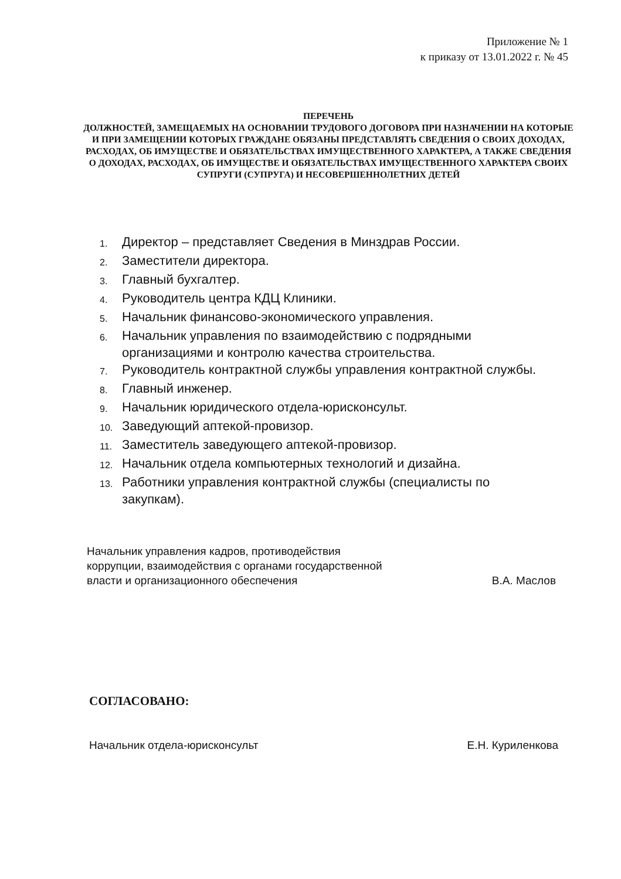Приложение № 1
к приказу от 13.01.2022 г. № 45
ПЕРЕЧЕНЬ
ДОЛЖНОСТЕЙ, ЗАМЕЩАЕМЫХ НА ОСНОВАНИИ ТРУДОВОГО ДОГОВОРА ПРИ НАЗНАЧЕНИИ НА КОТОРЫЕ И ПРИ ЗАМЕЩЕНИИ КОТОРЫХ ГРАЖДАНЕ ОБЯЗАНЫ ПРЕДСТАВЛЯТЬ СВЕДЕНИЯ О СВОИХ ДОХОДАХ, РАСХОДАХ, ОБ ИМУЩЕСТВЕ И ОБЯЗАТЕЛЬСТВАХ ИМУЩЕСТВЕННОГО ХАРАКТЕРА, А ТАКЖЕ СВЕДЕНИЯ О ДОХОДАХ, РАСХОДАХ, ОБ ИМУЩЕСТВЕ И ОБЯЗАТЕЛЬСТВАХ ИМУЩЕСТВЕННОГО ХАРАКТЕРА СВОИХ СУПРУГИ (СУПРУГА) И НЕСОВЕРШЕННОЛЕТНИХ ДЕТЕЙ
1. Директор – представляет Сведения в Минздрав России.
2. Заместители директора.
3. Главный бухгалтер.
4. Руководитель центра КДЦ Клиники.
5. Начальник финансово-экономического управления.
6. Начальник управления по взаимодействию с подрядными
организациями и контролю качества строительства.
7. Руководитель контрактной службы управления контрактной службы.
8. Главный инженер.
9. Начальник юридического отдела-юрисконсульт.
10. Заведующий аптекой-провизор.
11. Заместитель заведующего аптекой-провизор.
12. Начальник отдела компьютерных технологий и дизайна.
13. Работники управления контрактной службы (специалисты по
закупкам).
Начальник управления кадров, противодействия
коррупции, взаимодействия с органами государственной
власти и организационного обеспечения В.А. Маслов
СОГЛАСОВАНО:
Начальник отдела-юрисконсульт Е.Н. Куриленкова